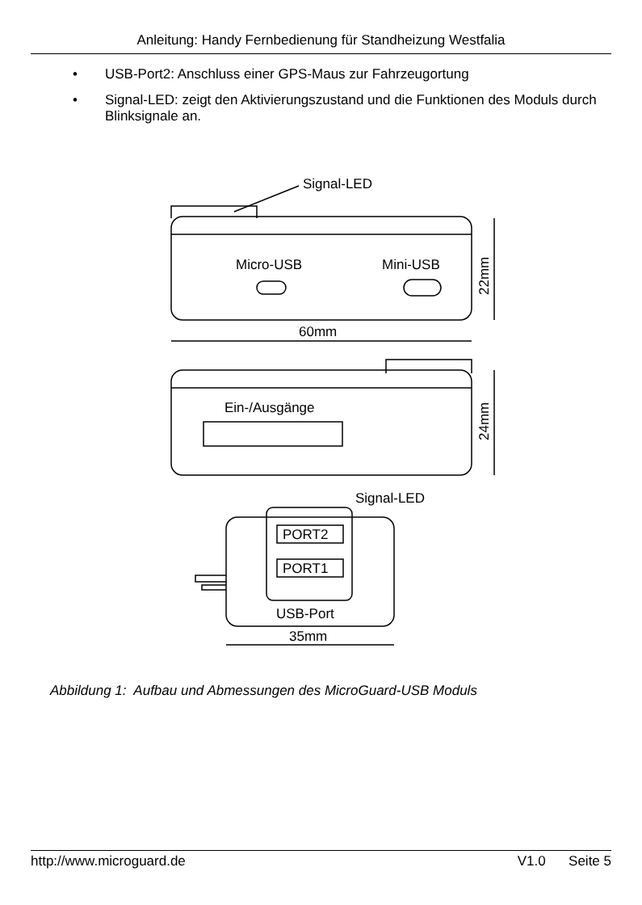Anleitung: Handy Fernbedienung für Standheizung Westfalia
• USB-Port2: Anschluss einer GPS-Maus zur Fahrzeugortung
• Signal-LED: zeigt den Aktivierungszustand und die Funktionen des Moduls durch Blinksignale an.
Signal-LED
Micro-USB
Mini-USB
22mm
60mm
Ein-/Ausgänge
24mm
Signal-LED
PORT2
PORT1
USB-Port
35mm
Abbildung 1: Aufbau und Abmessungen des MicroGuard-USB Moduls
http://www.microguard.de V1.0 Seite 5